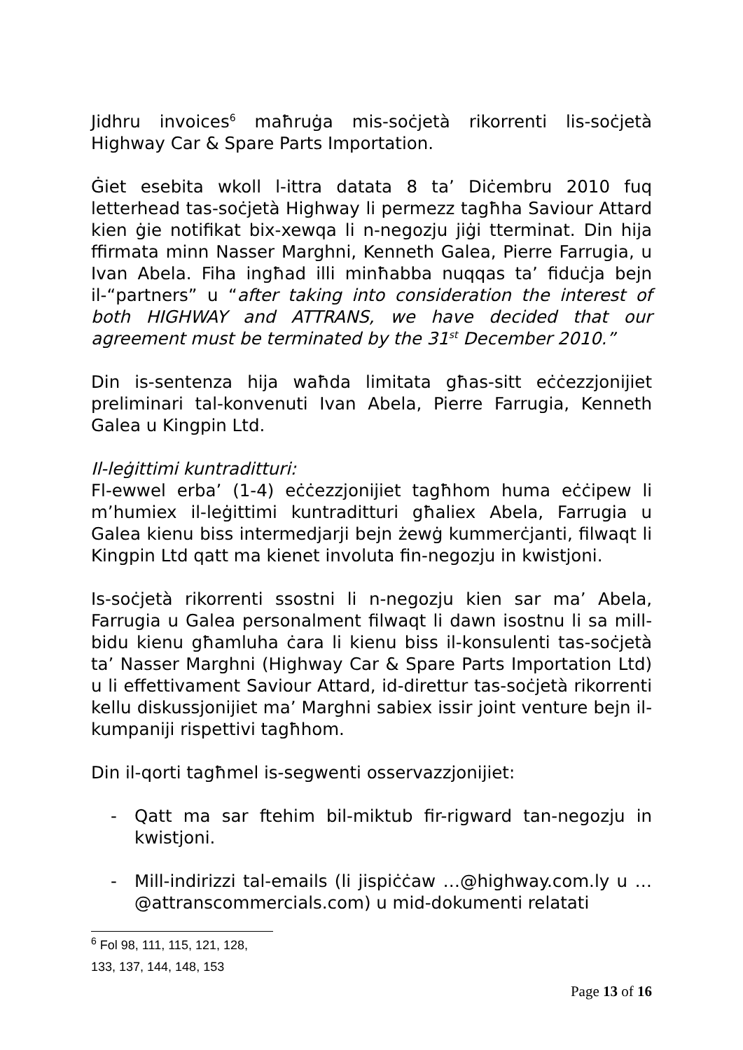Jidhru invoices<sup>6</sup> maħruġa mis-soċjetà rikorrenti lis-soċjetà Highway Car & Spare Parts Importation.
Ġiet esebita wkoll l-ittra datata 8 ta’ Diċembru 2010 fuq letterhead tas-soċjetà Highway li permezz tagħha Saviour Attard kien ġie notifikat bix-xewqa li n-negozju jiġi tterminat. Din hija ffirmata minn Nasser Marghni, Kenneth Galea, Pierre Farrugia, u Ivan Abela. Fiha ingħad illi minħabba nuqqas ta’ fiduċja bejn il-“partners” u “after taking into consideration the interest of both HIGHWAY and ATTRANS, we have decided that our agreement must be terminated by the 31<sup>st</sup> December 2010.”
Din is-sentenza hija waħda limitata għas-sitt eċċezzjonijiet preliminari tal-konvenuti Ivan Abela, Pierre Farrugia, Kenneth Galea u Kingpin Ltd.
Il-leġittimi kuntraditturi:
Fl-ewwel erba’ (1-4) eċċezzjonijiet tagħhom huma eċċipew li m’humiex il-leġittimi kuntraditturi għaliex Abela, Farrugia u Galea kienu biss intermedjarji bejn żewġ kummerċjanti, filwaqt li Kingpin Ltd qatt ma kienet involuta fin-negozju in kwistjoni.
Is-soċjetà rikorrenti ssostni li n-negozju kien sar ma’ Abela, Farrugia u Galea personalment filwaqt li dawn isostnu li sa mill-bidu kienu għamluha ċara li kienu biss il-konsulenti tas-soċjetà ta’ Nasser Marghni (Highway Car & Spare Parts Importation Ltd) u li effettivament Saviour Attard, id-direttur tas-soċjetà rikorrenti kellu diskussjonijiet ma’ Marghni sabiex issir joint venture bejn il-kumpaniji rispettivi tagħhom.
Din il-qorti tagħmel is-segwenti osservazzjonijiet:
- Qatt ma sar ftehim bil-miktub fir-rigward tan-negozju in kwistjoni.
- Mill-indirizzi tal-emails (li jispiċċaw …@highway.com.ly u …@attranscommercials.com) u mid-dokumenti relatati
<sup>6</sup> Fol 98, 111, 115, 121, 128, 133, 137, 144, 148, 153
Page 13 of 16